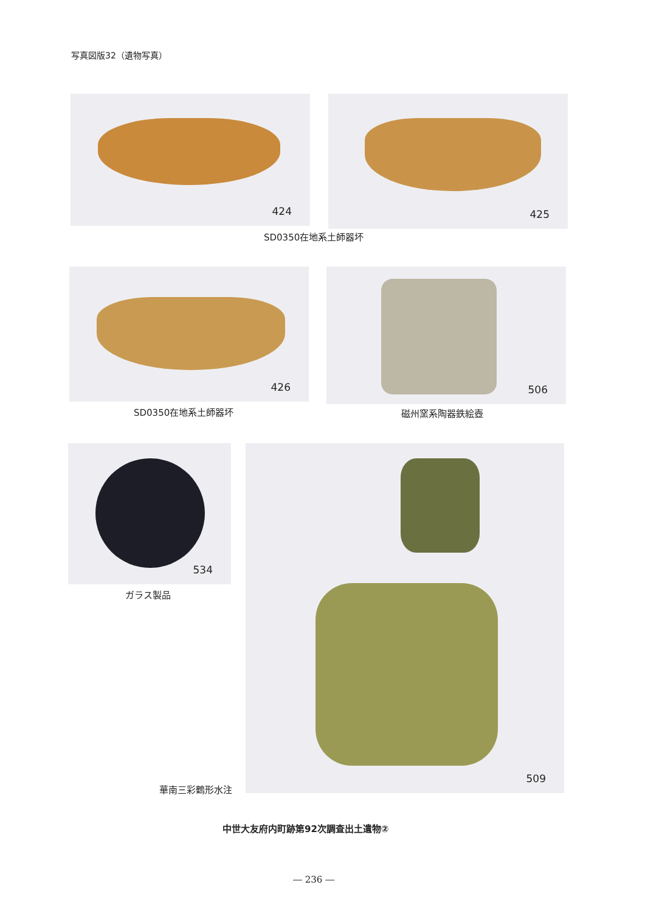写真図版32（遺物写真）
424 425
SD0350在地系土師器坏
426
SD0350在地系土師器坏
506
磁州窯系陶器鉄絵壺
534
ガラス製品
509
華南三彩鶴形水注
中世大友府内町跡第92次調査出土遺物②
― 236 ―